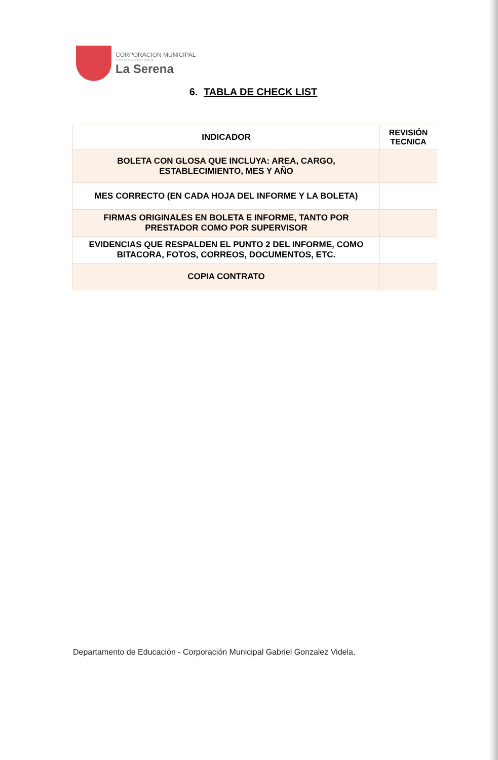CORPORACION MUNICIPAL
Gabriel Gonzalez Videla
La Serena
6. TABLA DE CHECK LIST
| INDICADOR | REVISIÓN TECNICA |
| --- | --- |
| BOLETA CON GLOSA QUE INCLUYA: AREA, CARGO, ESTABLECIMIENTO, MES Y AÑO | |
| MES CORRECTO (EN CADA HOJA DEL INFORME Y LA BOLETA) | |
| FIRMAS ORIGINALES EN BOLETA E INFORME, TANTO POR PRESTADOR COMO POR SUPERVISOR | |
| EVIDENCIAS QUE RESPALDEN EL PUNTO 2 DEL INFORME, COMO BITACORA, FOTOS, CORREOS, DOCUMENTOS, ETC. | |
| COPIA CONTRATO | |
Departamento de Educación - Corporación Municipal Gabriel Gonzalez Videla.